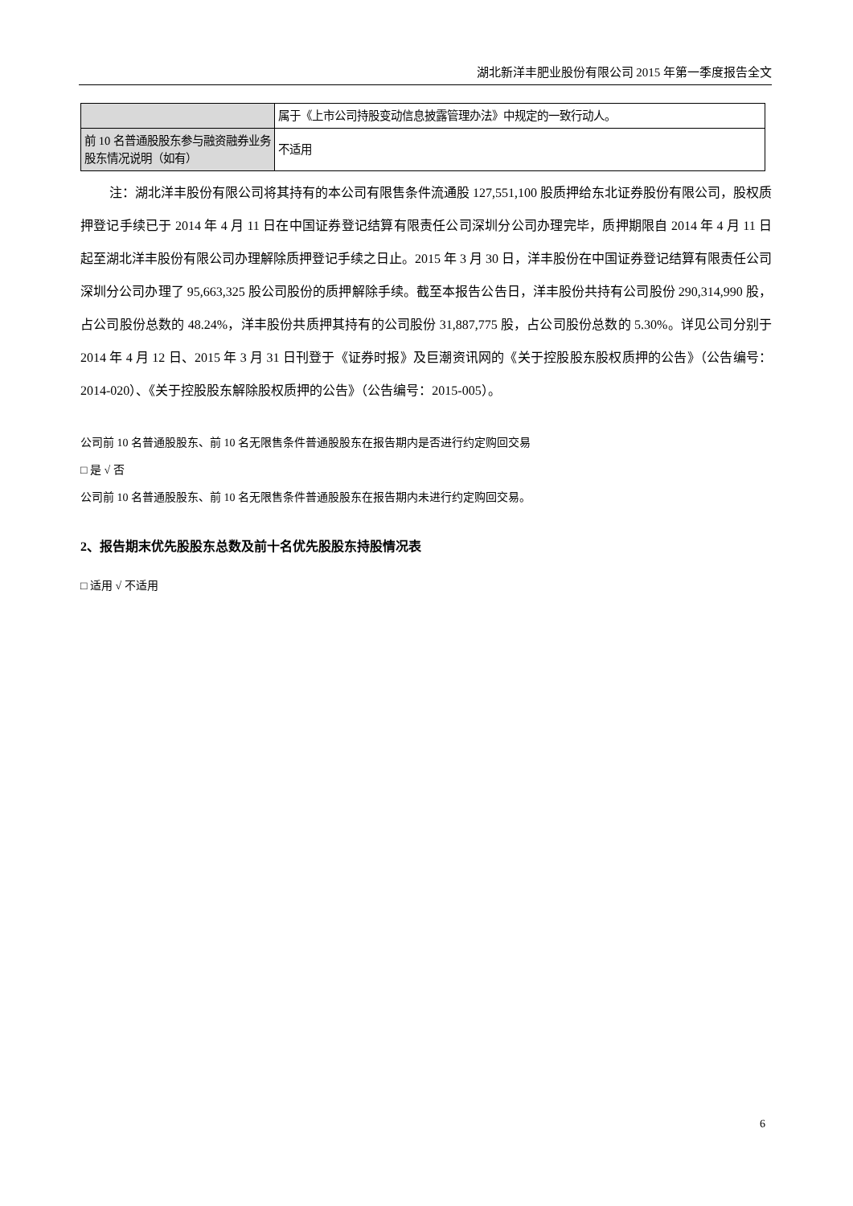湖北新洋丰肥业股份有限公司 2015 年第一季度报告全文
| | 属于《上市公司持股变动信息披露管理办法》中规定的一致行动人。 |
| 前 10 名普通股股东参与融资融券业务股东情况说明（如有） | 不适用 |
注：湖北洋丰股份有限公司将其持有的本公司有限售条件流通股 127,551,100 股质押给东北证券股份有限公司，股权质押登记手续已于 2014 年 4 月 11 日在中国证券登记结算有限责任公司深圳分公司办理完毕，质押期限自 2014 年 4 月 11 日起至湖北洋丰股份有限公司办理解除质押登记手续之日止。2015 年 3 月 30 日，洋丰股份在中国证券登记结算有限责任公司深圳分公司办理了 95,663,325 股公司股份的质押解除手续。截至本报告公告日，洋丰股份共持有公司股份 290,314,990 股，占公司股份总数的 48.24%，洋丰股份共质押其持有的公司股份 31,887,775 股，占公司股份总数的 5.30%。详见公司分别于 2014 年 4 月 12 日、2015 年 3 月 31 日刊登于《证券时报》及巨潮资讯网的《关于控股股东股权质押的公告》（公告编号：2014-020）、《关于控股股东解除股权质押的公告》（公告编号：2015-005）。
公司前 10 名普通股股东、前 10 名无限售条件普通股股东在报告期内是否进行约定购回交易
□ 是 √ 否
公司前 10 名普通股股东、前 10 名无限售条件普通股股东在报告期内未进行约定购回交易。
2、报告期末优先股股东总数及前十名优先股股东持股情况表
□ 适用 √ 不适用
6